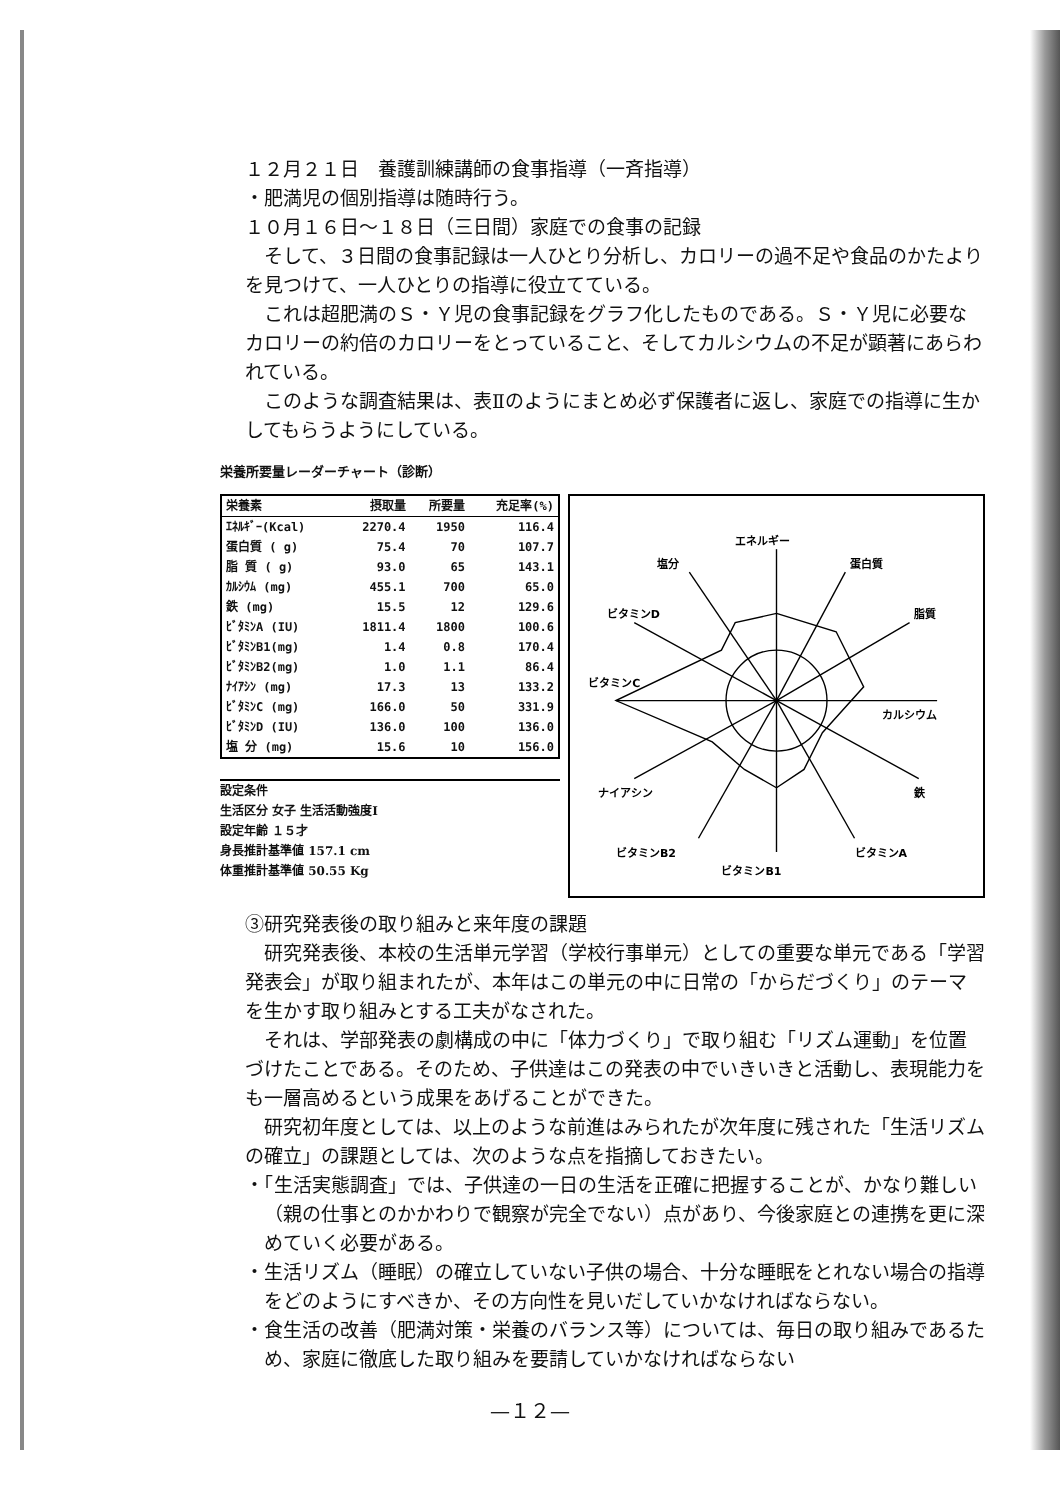１２月２１日　養護訓練講師の食事指導（一斉指導）
・肥満児の個別指導は随時行う。
１０月１６日～１８日（三日間）家庭での食事の記録
そして、３日間の食事記録は一人ひとり分析し、カロリーの過不足や食品のかたよりを見つけて、一人ひとりの指導に役立てている。
これは超肥満のＳ・Ｙ児の食事記録をグラフ化したものである。Ｓ・Ｙ児に必要なカロリーの約倍のカロリーをとっていること、そしてカルシウムの不足が顕著にあらわれている。
このような調査結果は、表Ⅱのようにまとめ必ず保護者に返し、家庭での指導に生かしてもらうようにしている。
栄養所要量レーダーチャート（診断）
| 栄養素 | 摂取量 | 所要量 | 充足率(%) |
| --- | --- | --- | --- |
| ｴﾈﾙｷﾞｰ(Kcal) | 2270.4 | 1950 | 116.4 |
| 蛋白質 ( g) | 75.4 | 70 | 107.7 |
| 脂 質 ( g) | 93.0 | 65 | 143.1 |
| ｶﾙｼｳﾑ (mg) | 455.1 | 700 | 65.0 |
| 鉄 (mg) | 15.5 | 12 | 129.6 |
| ﾋﾞﾀﾐﾝA (IU) | 1811.4 | 1800 | 100.6 |
| ﾋﾞﾀﾐﾝB1(mg) | 1.4 | 0.8 | 170.4 |
| ﾋﾞﾀﾐﾝB2(mg) | 1.0 | 1.1 | 86.4 |
| ﾅｲｱｼﾝ (mg) | 17.3 | 13 | 133.2 |
| ﾋﾞﾀﾐﾝC (mg) | 166.0 | 50 | 331.9 |
| ﾋﾞﾀﾐﾝD (IU) | 136.0 | 100 | 136.0 |
| 塩 分 (mg) | 15.6 | 10 | 156.0 |
設定条件
生活区分 女子 生活活動強度Ⅰ
設定年齢 １５才
身長推計基準値 157.1 cm
体重推計基準値 50.55 Kg
エネルギー
蛋白質
脂質
カルシウム
鉄
ビタミンA
ビタミンB1
ビタミンB2
ナイアシン
ビタミンC
ビタミンD
塩分
③研究発表後の取り組みと来年度の課題
研究発表後、本校の生活単元学習（学校行事単元）としての重要な単元である「学習発表会」が取り組まれたが、本年はこの単元の中に日常の「からだづくり」のテーマを生かす取り組みとする工夫がなされた。
それは、学部発表の劇構成の中に「体力づくり」で取り組む「リズム運動」を位置づけたことである。そのため、子供達はこの発表の中でいきいきと活動し、表現能力をも一層高めるという成果をあげることができた。
研究初年度としては、以上のような前進はみられたが次年度に残された「生活リズムの確立」の課題としては、次のような点を指摘しておきたい。
・「生活実態調査」では、子供達の一日の生活を正確に把握することが、かなり難しい（親の仕事とのかかわりで観察が完全でない）点があり、今後家庭との連携を更に深めていく必要がある。
・生活リズム（睡眠）の確立していない子供の場合、十分な睡眠をとれない場合の指導をどのようにすべきか、その方向性を見いだしていかなければならない。
・食生活の改善（肥満対策・栄養のバランス等）については、毎日の取り組みであるため、家庭に徹底した取り組みを要請していかなければならない
—１２—